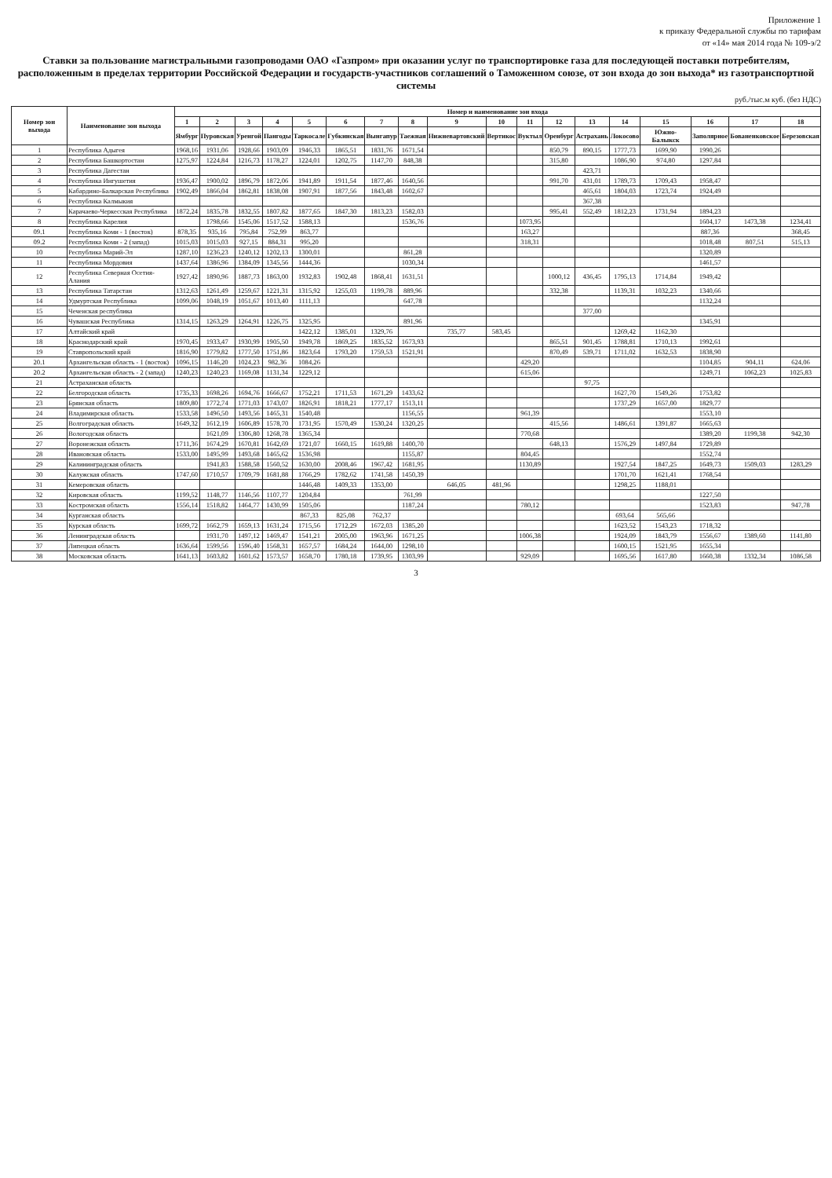Приложение 1
к приказу Федеральной службы по тарифам
от «14» мая 2014 года № 109-э/2
Ставки за пользование магистральными газопроводами ОАО «Газпром» при оказании услуг по транспортировке газа для последующей поставки потребителям, расположенным в пределах территории Российской Федерации и государств-участников соглашений о Таможенном союзе, от зон входа до зон выхода* из газотранспортной системы
руб./тыс.м куб. (без НДС)
| Номер зон выхода | Наименование зон выхода | Номер и наименование зон входа | | | | | | | | | | | | | | | | | |
| --- | --- | --- | --- | --- | --- | --- | --- | --- | --- | --- | --- | --- | --- | --- | --- | --- | --- | --- | --- |
| | | 1 | 2 | 3 | 4 | 5 | 6 | 7 | 8 | 9 | 10 | 11 | 12 | 13 | 14 | 15 | 16 | 17 | 18 |
| | | Ямбург | Пуровская | Уренгой | Пангоды | Таркосале | Губкинская | Вынгапур | Таежная | Нижневартовский | Вертикос | Вуктыл | Оренбург | Астрахань | Локосово | Южно-Балыкск | Заполярное | Бованенковское | Березовская |
| 1 | Республика Адыгея | 1968,16 | 1931,06 | 1928,66 | 1903,09 | 1946,33 | 1865,51 | 1831,76 | 1671,54 | | | | 850,79 | 890,15 | 1777,73 | 1699,90 | 1990,26 | | |
| 2 | Республика Башкортостан | 1275,97 | 1224,84 | 1216,73 | 1178,27 | 1224,01 | 1202,75 | 1147,70 | 848,38 | | | | 315,80 | | 1086,90 | 974,80 | 1297,84 | | |
| 3 | Республика Дагестан | | | | | | | | | | | | | 423,71 | | | | | |
| 4 | Республика Ингушетия | 1936,47 | 1900,02 | 1896,79 | 1872,06 | 1941,89 | 1911,54 | 1877,46 | 1640,56 | | | | 991,70 | 431,01 | 1789,73 | 1709,43 | 1958,47 | | |
| 5 | Кабардино-Балкарская Республика | 1902,49 | 1866,04 | 1862,81 | 1838,08 | 1907,91 | 1877,56 | 1843,48 | 1602,67 | | | | | 465,61 | 1804,03 | 1723,74 | 1924,49 | | |
| 6 | Республика Калмыкия | | | | | | | | | | | | | 367,38 | | | | | |
| 7 | Карачаево-Черкесская Республика | 1872,24 | 1835,78 | 1832,55 | 1807,82 | 1877,65 | 1847,30 | 1813,23 | 1582,03 | | | | 995,41 | 552,49 | 1812,23 | 1731,94 | 1894,23 | | |
| 8 | Республика Карелия | | 1798,66 | 1545,06 | 1517,52 | 1588,13 | | | 1536,76 | | | 1073,95 | | | | | 1604,17 | 1473,38 | 1234,41 |
| 09.1 | Республика Коми - 1 (восток) | 878,35 | 935,16 | 795,84 | 752,99 | 863,77 | | | | | | 163,27 | | | | | 887,36 | | 368,45 |
| 09.2 | Республика Коми - 2 (запад) | 1015,03 | 1015,03 | 927,15 | 884,31 | 995,20 | | | | | | 318,31 | | | | | 1018,48 | 807,51 | 515,13 |
| 10 | Республика Марий-Эл | 1287,10 | 1236,23 | 1240,12 | 1202,13 | 1300,01 | | | 861,28 | | | | | | | | 1320,89 | | |
| 11 | Республика Мордовия | 1437,64 | 1386,96 | 1384,09 | 1345,56 | 1444,36 | | | 1030,34 | | | | | | | | 1461,57 | | |
| 12 | Республика Северная Осетия-Алания | 1927,42 | 1890,96 | 1887,73 | 1863,00 | 1932,83 | 1902,48 | 1868,41 | 1631,51 | | | | 1000,12 | 436,45 | 1795,13 | 1714,84 | 1949,42 | | |
| 13 | Республика Татарстан | 1312,63 | 1261,49 | 1259,67 | 1221,31 | 1315,92 | 1255,03 | 1199,78 | 889,96 | | | | 332,38 | | 1139,31 | 1032,23 | 1340,66 | | |
| 14 | Удмуртская Республика | 1099,06 | 1048,19 | 1051,67 | 1013,40 | 1111,13 | | | 647,78 | | | | | | | | 1132,24 | | |
| 15 | Чеченская республика | | | | | | | | | | | | | 377,00 | | | | | |
| 16 | Чувашская Республика | 1314,15 | 1263,29 | 1264,91 | 1226,75 | 1325,95 | | | 891,96 | | | | | | | | 1345,91 | | |
| 17 | Алтайский край | | | | | 1422,12 | 1385,01 | 1329,76 | | 735,77 | 583,45 | | | | 1269,42 | 1162,30 | | | |
| 18 | Краснодарский край | 1970,45 | 1933,47 | 1930,99 | 1905,50 | 1949,78 | 1869,25 | 1835,52 | 1673,93 | | | | 865,51 | 901,45 | 1788,81 | 1710,13 | 1992,61 | | |
| 19 | Ставропольский край | 1816,90 | 1779,82 | 1777,50 | 1751,86 | 1823,64 | 1793,20 | 1759,53 | 1521,91 | | | | 870,49 | 539,71 | 1711,02 | 1632,53 | 1838,90 | | |
| 20.1 | Архангельская область - 1 (восток) | 1096,15 | 1146,20 | 1024,23 | 982,36 | 1084,26 | | | | | | 429,20 | | | | | 1104,85 | 904,11 | 624,06 |
| 20.2 | Архангельская область - 2 (запад) | 1240,23 | 1240,23 | 1169,08 | 1131,34 | 1229,12 | | | | | | 615,06 | | | | | 1249,71 | 1062,23 | 1025,83 |
| 21 | Астраханская область | | | | | | | | | | | | | 97,75 | | | | | |
| 22 | Белгородская область | 1735,33 | 1698,26 | 1694,76 | 1666,67 | 1752,21 | 1711,53 | 1671,29 | 1433,62 | | | | | | 1627,70 | 1549,26 | 1753,82 | | |
| 23 | Брянская область | 1809,80 | 1772,74 | 1771,03 | 1743,07 | 1826,91 | 1818,21 | 1777,17 | 1513,11 | | | | | | 1737,29 | 1657,00 | 1829,77 | | |
| 24 | Владимирская область | 1533,58 | 1496,50 | 1493,56 | 1465,31 | 1540,48 | | | 1156,55 | | | 961,39 | | | | | 1553,10 | | |
| 25 | Волгоградская область | 1649,32 | 1612,19 | 1606,89 | 1578,70 | 1731,95 | 1570,49 | 1530,24 | 1320,25 | | | | 415,56 | | 1486,61 | 1391,87 | 1665,63 | | |
| 26 | Вологодская область | | 1621,09 | 1306,80 | 1268,78 | 1365,34 | | | | | | 770,68 | | | | | 1389,20 | 1199,38 | 942,30 |
| 27 | Воронежская область | 1711,36 | 1674,29 | 1670,81 | 1642,69 | 1721,07 | 1660,15 | 1619,88 | 1400,70 | | | | 648,13 | | 1576,29 | 1497,84 | 1729,89 | | |
| 28 | Ивановская область | 1533,00 | 1495,99 | 1493,68 | 1465,62 | 1536,98 | | | 1155,87 | | | 804,45 | | | | | 1552,74 | | |
| 29 | Калининградская область | | 1941,83 | 1588,58 | 1560,52 | 1630,00 | 2008,46 | 1967,42 | 1681,95 | | | 1130,89 | | | 1927,54 | 1847,25 | 1649,73 | 1509,03 | 1283,29 |
| 30 | Калужская область | 1747,60 | 1710,57 | 1709,79 | 1681,88 | 1766,29 | 1782,62 | 1741,58 | 1450,39 | | | | | | 1701,70 | 1621,41 | 1768,54 | | |
| 31 | Кемеровская область | | | | | 1446,48 | 1409,33 | 1353,00 | | 646,05 | 481,96 | | | | 1298,25 | 1188,01 | | | |
| 32 | Кировская область | 1199,52 | 1148,77 | 1146,56 | 1107,77 | 1204,84 | | | 761,99 | | | | | | | | 1227,50 | | |
| 33 | Костромская область | 1556,14 | 1518,82 | 1464,77 | 1430,99 | 1505,06 | | | 1187,24 | | | 780,12 | | | | | 1523,83 | | 947,78 |
| 34 | Курганская область | | | | | 867,33 | 825,08 | 762,37 | | | | | | | 693,64 | 565,66 | | | |
| 35 | Курская область | 1699,72 | 1662,79 | 1659,13 | 1631,24 | 1715,56 | 1712,29 | 1672,03 | 1385,20 | | | | | | 1623,52 | 1543,23 | 1718,32 | | |
| 36 | Ленинградская область | | 1931,70 | 1497,12 | 1469,47 | 1541,21 | 2005,00 | 1963,96 | 1671,25 | | | 1006,38 | | | 1924,09 | 1843,79 | 1556,67 | 1389,60 | 1141,80 |
| 37 | Липецкая область | 1636,64 | 1599,56 | 1596,40 | 1568,31 | 1657,57 | 1684,24 | 1644,00 | 1298,10 | | | | | | 1600,15 | 1521,95 | 1655,34 | | |
| 38 | Московская область | 1641,13 | 1603,82 | 1601,62 | 1573,57 | 1658,70 | 1780,18 | 1739,95 | 1303,99 | | | 929,09 | | | 1695,56 | 1617,80 | 1660,38 | 1332,34 | 1086,58 |
3